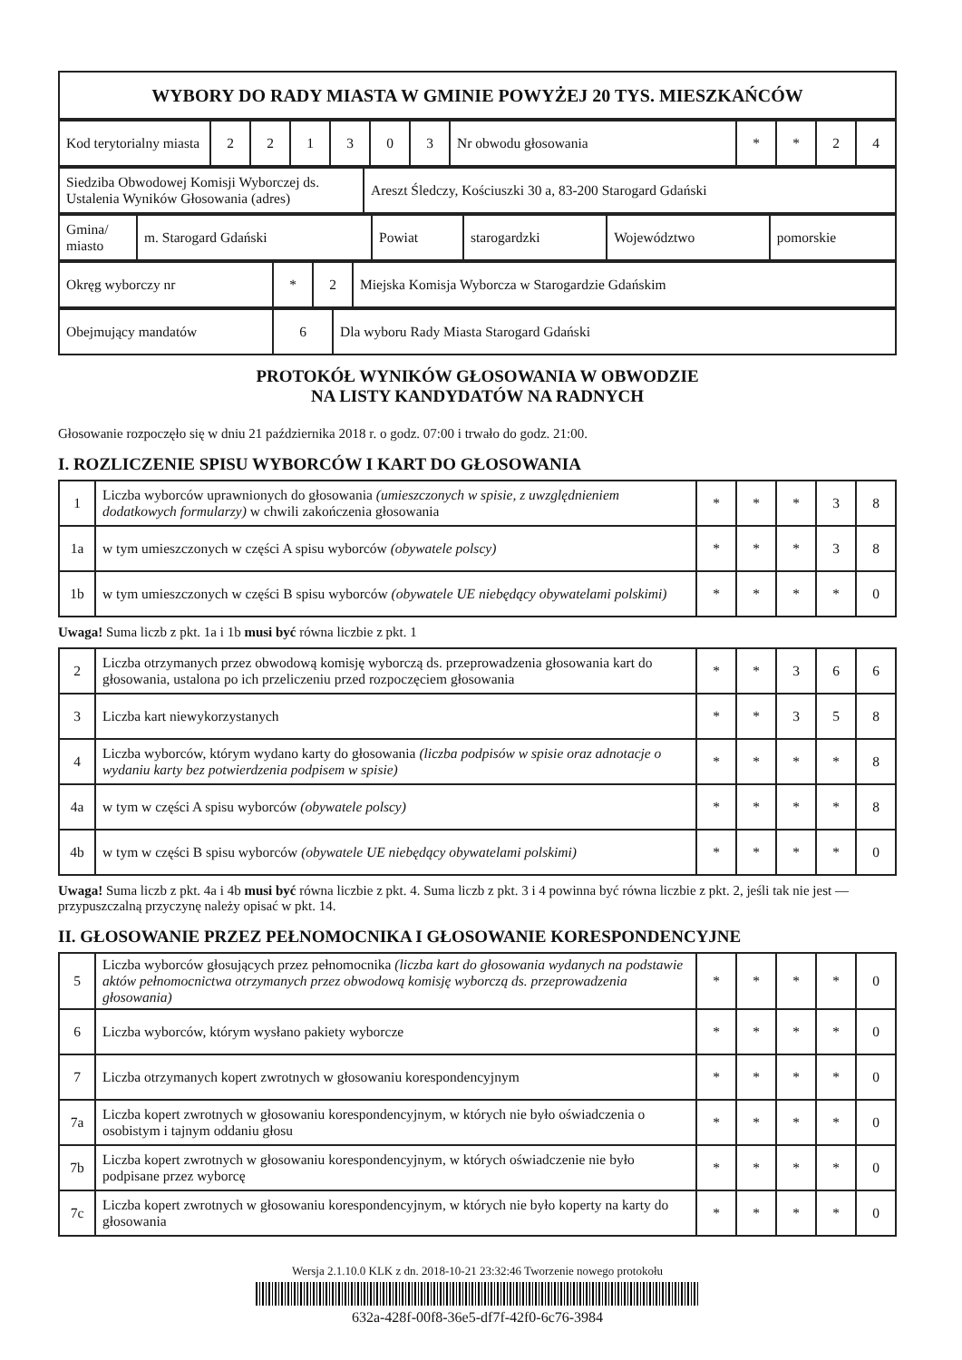| WYBORY DO RADY MIASTA W GMINIE POWYŻEJ 20 TYS. MIESZKAŃCÓW |
| Kod terytorialny miasta | 2 | 2 | 1 | 3 | 0 | 3 | Nr obwodu głosowania | * | * | 2 | 4 |
| Siedziba Obwodowej Komisji Wyborczej ds. Ustalenia Wyników Głosowania (adres) | Areszt Śledczy, Kościuszki 30 a, 83-200 Starogard Gdański |
| Gmina/ miasto | m. Starogard Gdański | Powiat | starogardzki | Województwo | pomorskie |
| Okręg wyborczy nr | * | 2 | Miejska Komisja Wyborcza w Starogardzie Gdańskim |
| Obejmujący mandatów | 6 | Dla wyboru Rady Miasta Starogard Gdański |
PROTOKÓŁ WYNIKÓW GŁOSOWANIA W OBWODZIE
NA LISTY KANDYDATÓW NA RADNYCH
Głosowanie rozpoczęło się w dniu 21 października 2018 r. o godz. 07:00 i trwało do godz. 21:00.
I. ROZLICZENIE SPISU WYBORCÓW I KART DO GŁOSOWANIA
| 1 | Liczba wyborców uprawnionych do głosowania (umieszczonych w spisie, z uwzględnieniem dodatkowych formularzy) w chwili zakończenia głosowania | * | * | * | 3 | 8 |
| 1a | w tym umieszczonych w części A spisu wyborców (obywatele polscy) | * | * | * | 3 | 8 |
| 1b | w tym umieszczonych w części B spisu wyborców (obywatele UE niebędący obywatelami polskimi) | * | * | * | * | 0 |
Uwaga! Suma liczb z pkt. 1a i 1b musi być równa liczbie z pkt. 1
| 2 | Liczba otrzymanych przez obwodową komisję wyborczą ds. przeprowadzenia głosowania kart do głosowania, ustalona po ich przeliczeniu przed rozpoczęciem głosowania | * | * | 3 | 6 | 6 |
| 3 | Liczba kart niewykorzystanych | * | * | 3 | 5 | 8 |
| 4 | Liczba wyborców, którym wydano karty do głosowania (liczba podpisów w spisie oraz adnotacje o wydaniu karty bez potwierdzenia podpisem w spisie) | * | * | * | * | 8 |
| 4a | w tym w części A spisu wyborców (obywatele polscy) | * | * | * | * | 8 |
| 4b | w tym w części B spisu wyborców (obywatele UE niebędący obywatelami polskimi) | * | * | * | * | 0 |
Uwaga! Suma liczb z pkt. 4a i 4b musi być równa liczbie z pkt. 4. Suma liczb z pkt. 3 i 4 powinna być równa liczbie z pkt. 2, jeśli tak nie jest — przypuszczalną przyczynę należy opisać w pkt. 14.
II. GŁOSOWANIE PRZEZ PEŁNOMOCNIKA I GŁOSOWANIE KORESPONDENCYJNE
| 5 | Liczba wyborców głosujących przez pełnomocnika (liczba kart do głosowania wydanych na podstawie aktów pełnomocnictwa otrzymanych przez obwodową komisję wyborczą ds. przeprowadzenia głosowania) | * | * | * | * | 0 |
| 6 | Liczba wyborców, którym wysłano pakiety wyborcze | * | * | * | * | 0 |
| 7 | Liczba otrzymanych kopert zwrotnych w głosowaniu korespondencyjnym | * | * | * | * | 0 |
| 7a | Liczba kopert zwrotnych w głosowaniu korespondencyjnym, w których nie było oświadczenia o osobistym i tajnym oddaniu głosu | * | * | * | * | 0 |
| 7b | Liczba kopert zwrotnych w głosowaniu korespondencyjnym, w których oświadczenie nie było podpisane przez wyborcę | * | * | * | * | 0 |
| 7c | Liczba kopert zwrotnych w głosowaniu korespondencyjnym, w których nie było koperty na karty do głosowania | * | * | * | * | 0 |
Wersja 2.1.10.0 KLK z dn. 2018-10-21 23:32:46 Tworzenie nowego protokołu
632a-428f-00f8-36e5-df7f-42f0-6c76-3984